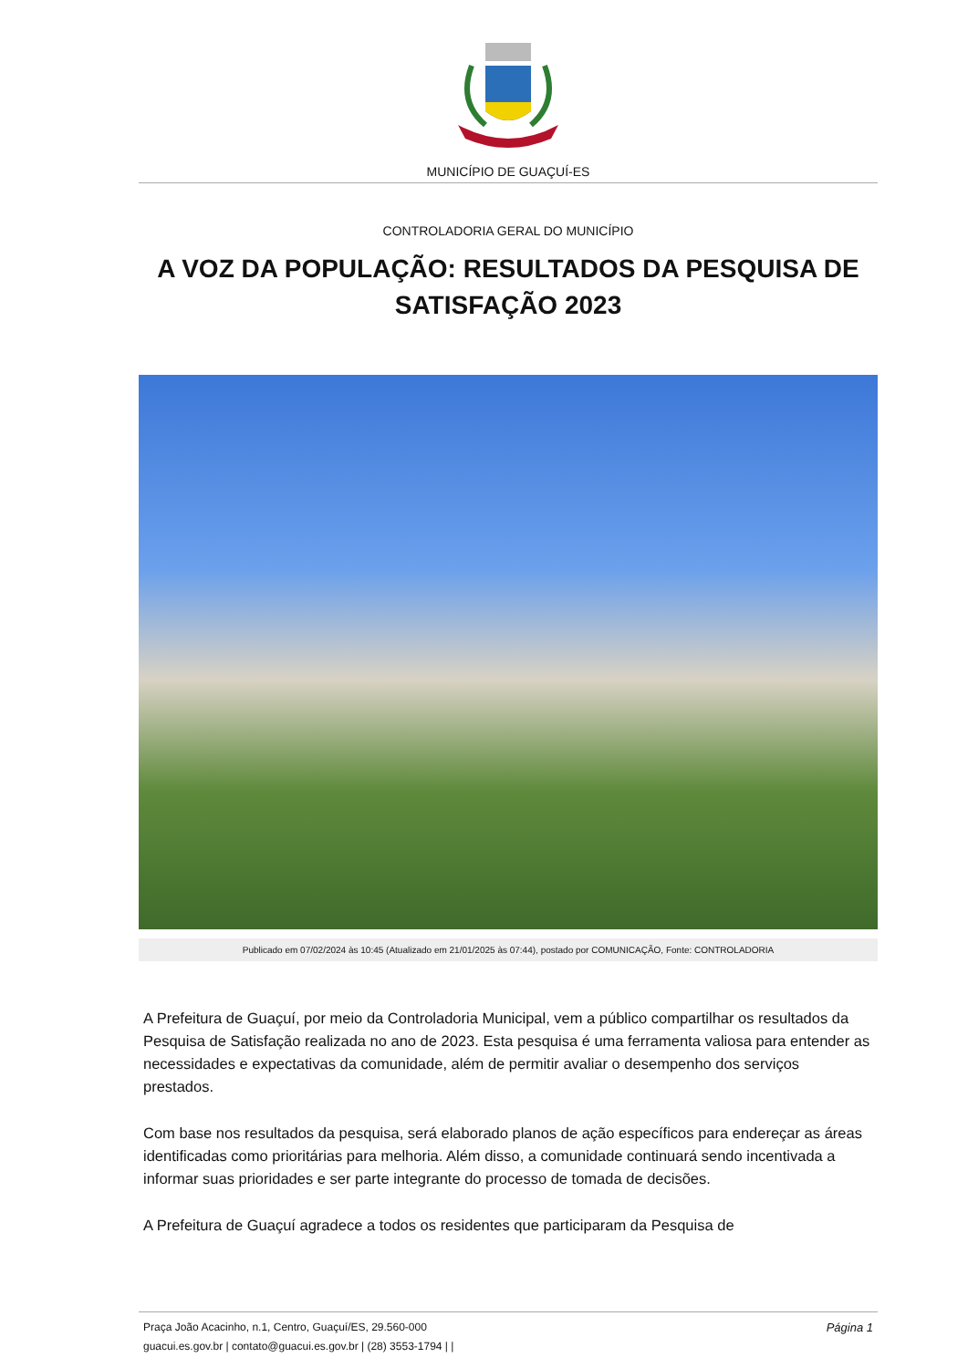MUNICÍPIO DE GUAÇUÍ-ES
CONTROLADORIA GERAL DO MUNICÍPIO
A VOZ DA POPULAÇÃO: RESULTADOS DA PESQUISA DE SATISFAÇÃO 2023
Publicado em 07/02/2024 às 10:45 (Atualizado em 21/01/2025 às 07:44), postado por COMUNICAÇÃO, Fonte: CONTROLADORIA
A Prefeitura de Guaçuí, por meio da Controladoria Municipal, vem a público compartilhar os resultados da Pesquisa de Satisfação realizada no ano de 2023. Esta pesquisa é uma ferramenta valiosa para entender as necessidades e expectativas da comunidade, além de permitir avaliar o desempenho dos serviços prestados.
Com base nos resultados da pesquisa, será elaborado planos de ação específicos para endereçar as áreas identificadas como prioritárias para melhoria. Além disso, a comunidade continuará sendo incentivada a informar suas prioridades e ser parte integrante do processo de tomada de decisões.
A Prefeitura de Guaçuí agradece a todos os residentes que participaram da Pesquisa de
Praça João Acacinho, n.1, Centro, Guaçuí/ES, 29.560-000 Página 1
guacui.es.gov.br | contato@guacui.es.gov.br | (28) 3553-1794 | |